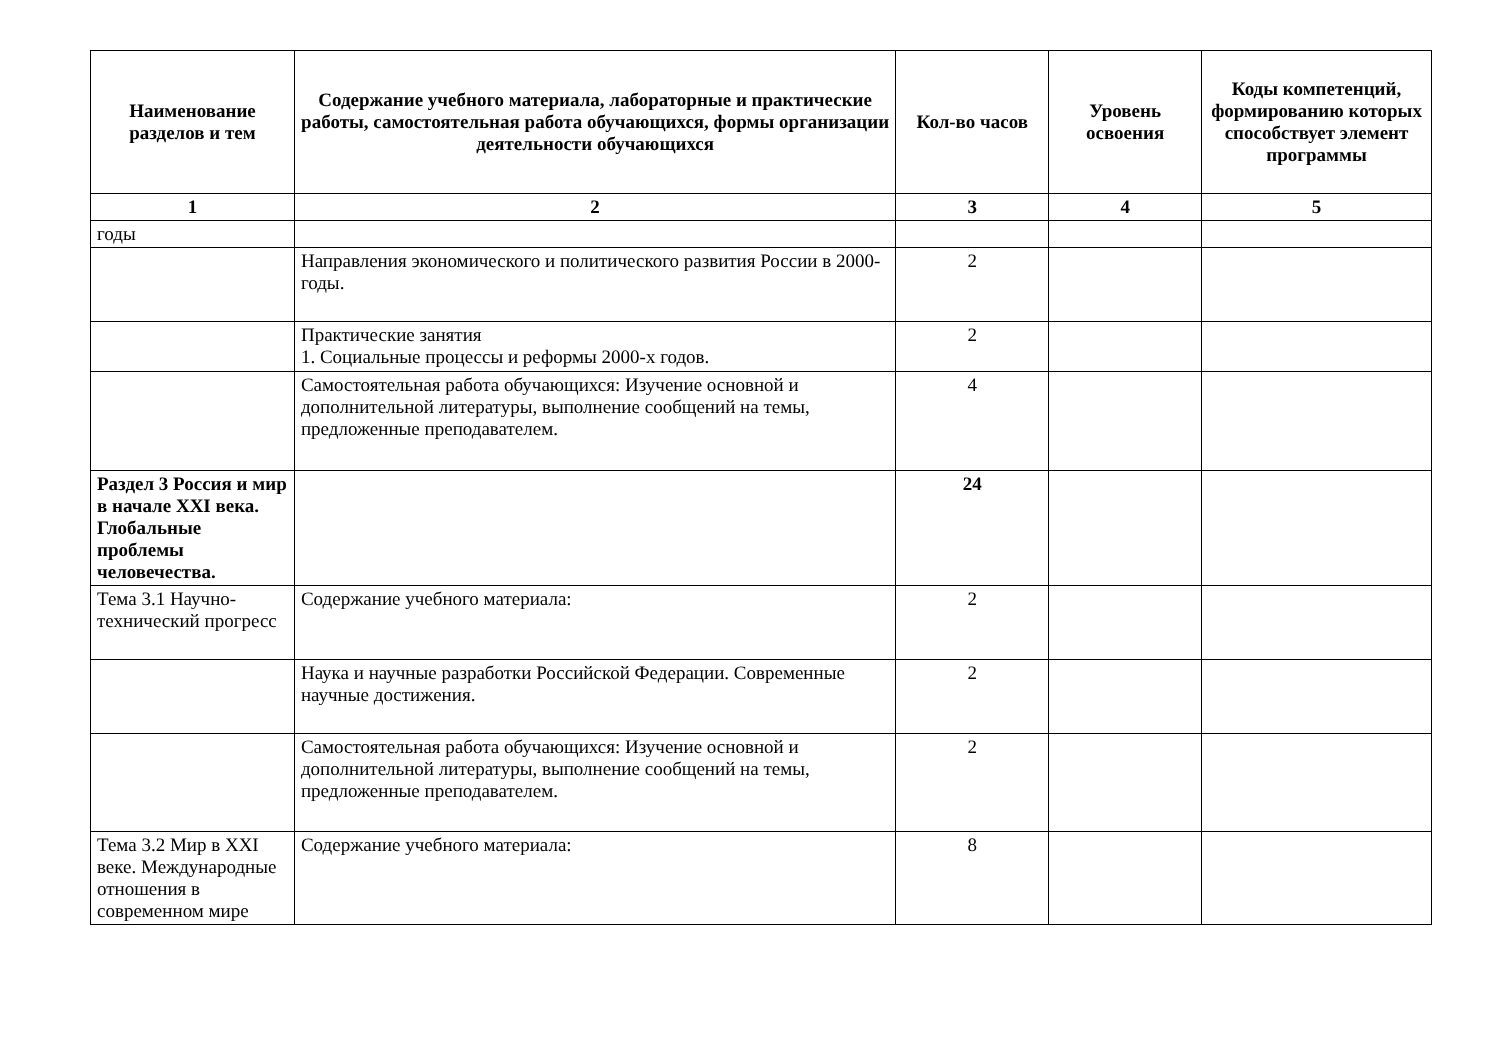| Наименование разделов и тем | Содержание учебного материала, лабораторные и практические работы, самостоятельная работа обучающихся, формы организации деятельности обучающихся | Кол-во часов | Уровень освоения | Коды компетенций, формированию которых способствует элемент программы |
| --- | --- | --- | --- | --- |
| 1 | 2 | 3 | 4 | 5 |
| годы | | | | |
| | Направления экономического и политического развития России в 2000-годы. | 2 | | |
| | Практические занятия 1. Социальные процессы и реформы 2000-х годов. | 2 | | |
| | Самостоятельная работа обучающихся: Изучение основной и дополнительной литературы, выполнение сообщений на темы, предложенные преподавателем. | 4 | | |
| Раздел 3 Россия и мир в начале XXI века. Глобальные проблемы человечества. | | 24 | | |
| Тема 3.1 Научно-технический прогресс | Содержание учебного материала: | 2 | | |
| | Наука и научные разработки Российской Федерации. Современные научные достижения. | 2 | | |
| | Самостоятельная работа обучающихся: Изучение основной и дополнительной литературы, выполнение сообщений на темы, предложенные преподавателем. | 2 | | |
| Тема 3.2 Мир в XXI веке. Международные отношения в современном мире | Содержание учебного материала: | 8 | | |